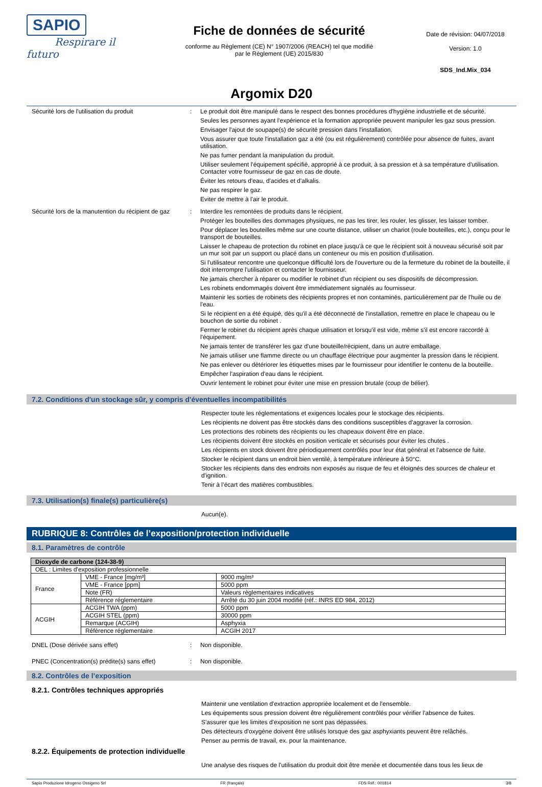SAPIO
Respirare il futuro
Fiche de données de sécurité
conforme au Règlement (CE) N° 1907/2006 (REACH) tel que modifié
par le Règlement (UE) 2015/830
Date de révision: 04/07/2018
Version: 1.0
SDS_Ind.Mix_034
Argomix D20
Sécurité lors de l'utilisation du produit : Le produit doit être manipulé dans le respect des bonnes procédures d'hygiène industrielle et de sécurité.
Seules les personnes ayant l'expérience et la formation appropriée peuvent manipuler les gaz sous pression.
Envisager l'ajout de soupape(s) de sécurité pression dans l'installation.
Vous assurer que toute l'installation gaz a été (ou est régulièrement) contrôlée pour absence de fuites, avant utilisation.
Ne pas fumer pendant la manipulation du produit.
Utiliser seulement l'équipement spécifié, approprié à ce produit, à sa pression et à sa température d'utilisation. Contacter votre fournisseur de gaz en cas de doute.
Éviter les retours d'eau, d'acides et d'alkalis.
Ne pas respirer le gaz.
Eviter de mettre à l'air le produit.
Sécurité lors de la manutention du récipient de gaz
: Interdire les remontées de produits dans le récipient.
Protéger les bouteilles des dommages physiques, ne pas les tirer, les rouler, les glisser, les laisser tomber.
Pour déplacer les bouteilles même sur une courte distance, utiliser un chariot (roule bouteilles, etc.), conçu pour le transport de bouteilles.
Laisser le chapeau de protection du robinet en place jusqu'à ce que le récipient soit à nouveau sécurisé soit par un mur soit par un support ou placé dans un conteneur ou mis en position d'utilisation.
Si l'utilisateur rencontre une quelconque difficulté lors de l'ouverture ou de la fermeture du robinet de la bouteille, il doit interrompre l'utilisation et contacter le fournisseur.
Ne jamais chercher à réparer ou modifier le robinet d'un récipient ou ses dispositifs de décompression.
Les robinets endommagés doivent être immédiatement signalés au fournisseur.
Maintenir les sorties de robinets des récipients propres et non contaminés, particulièrement par de l'huile ou de l'eau.
Si le récipient en a été équipé, dès qu'il a été déconnecté de l'installation, remettre en place le chapeau ou le bouchon de sortie du robinet .
Fermer le robinet du récipient après chaque utilisation et lorsqu'il est vide, même s'il est encore raccordé à l'équipement.
Ne jamais tenter de transférer les gaz d'une bouteille/récipient, dans un autre emballage.
Ne jamais utiliser une flamme directe ou un chauffage électrique pour augmenter la pression dans le récipient.
Ne pas enlever ou détériorer les étiquettes mises par le fournisseur pour identifier le contenu de la bouteille.
Empêcher l'aspiration d'eau dans le récipient.
Ouvrir lentement le robinet pour éviter une mise en pression brutale (coup de bélier).
7.2. Conditions d'un stockage sûr, y compris d'éventuelles incompatibilités
Respecter toute les réglementations et exigences locales pour le stockage des récipients.
Les récipients ne doivent pas être stockés dans des conditions susceptibles d'aggraver la corrosion.
Les protections des robinets des récipients ou les chapeaux doivent être en place.
Les récipients doivent être stockés en position verticale et sécurisés pour éviter les chutes .
Les récipients en stock doivent être périodiquement contrôlés pour leur état général et l'absence de fuite.
Stocker le récipient dans un endroit bien ventilé, à température inférieure à 50°C.
Stocker les récipients dans des endroits non exposés au risque de feu et éloignés des sources de chaleur et d'ignition.
Tenir à l’écart des matières combustibles.
7.3. Utilisation(s) finale(s) particulière(s)
Aucun(e).
RUBRIQUE 8: Contrôles de l’exposition/protection individuelle
8.1. Paramètres de contrôle
| Dioxyde de carbone (124-38-9) | | |
| OEL : Limites d'exposition professionnelle | | |
| France | VME - France [mg/m³] | 9000 mg/m³ |
| | VME - France [ppm] | 5000 ppm |
| | Note (FR) | Valeurs règlementaires indicatives |
| | Référence réglementaire | Arrêté du 30 juin 2004 modifié (réf.: INRS ED 984, 2012) |
| ACGIH | ACGIH TWA (ppm) | 5000 ppm |
| | ACGIH STEL (ppm) | 30000 ppm |
| | Remarque (ACGIH) | Asphyxia |
| | Référence réglementaire | ACGIH 2017 |
DNEL (Dose dérivée sans effet) : Non disponible.
PNEC (Concentration(s) prédite(s) sans effet)
: Non disponible.
8.2. Contrôles de l’exposition
8.2.1. Contrôles techniques appropriés
Maintenir une ventilation d'extraction appropriée localement et de l'ensemble.
Les équipements sous pression doivent être régulièrement contrôlés pour vérifier l'absence de fuites.
S'assurer que les limites d'exposition ne sont pas dépassées.
Des détecteurs d'oxygène doivent être utilisés lorsque des gaz asphyxiants peuvent être relâchés.
Penser au permis de travail, ex. pour la maintenance.
8.2.2. Équipements de protection individuelle
Une analyse des risques de l'utilisation du produit doit être menée et documentée dans tous les lieux de
Sapio Produzione Idrogeno Ossigeno Srl FR (français) FDS Réf.: 001814 3/8